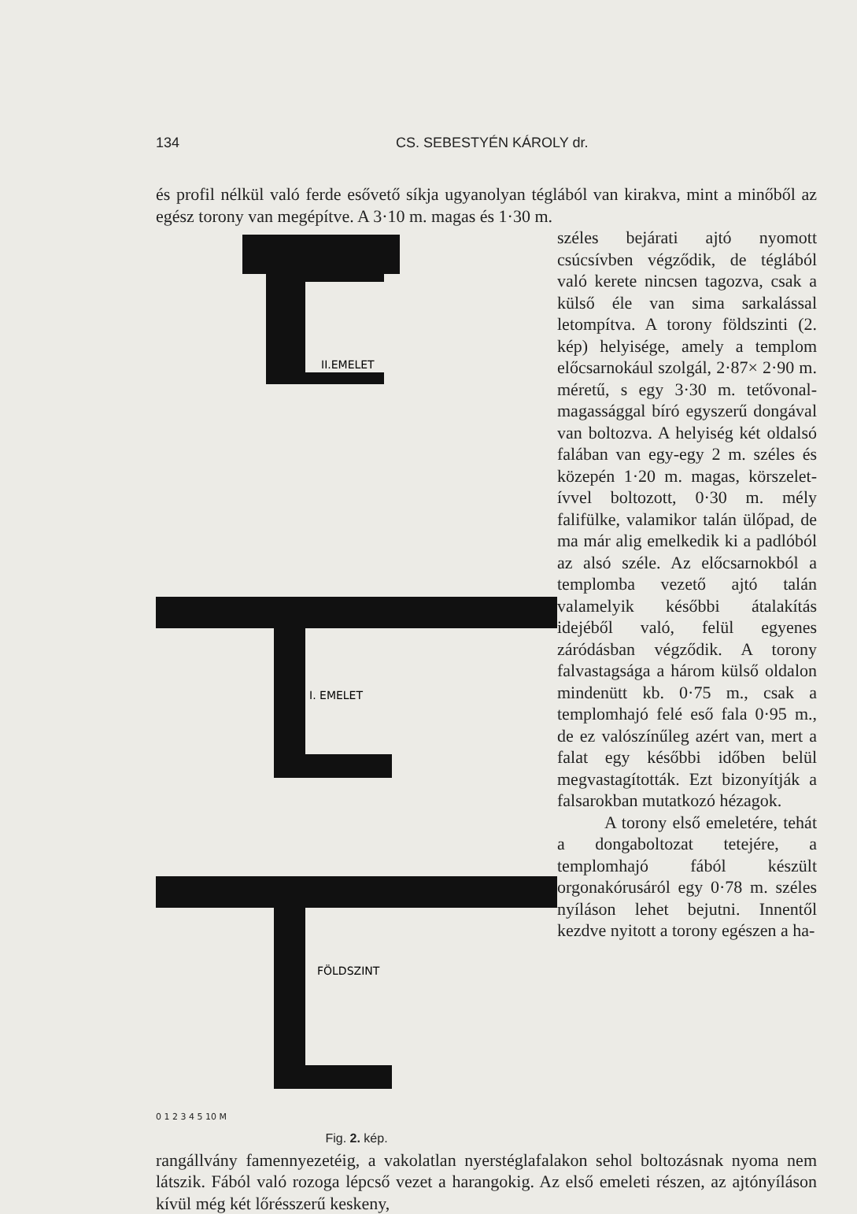134 CS. SEBESTYÉN KÁROLY dr.
és profil nélkül való ferde esővető síkja ugyanolyan téglából van kirakva, mint a minőből az egész torony van megépítve. A 3·10 m. magas és 1·30 m.
II.EMELET
I. EMELET
FÖLDSZINT
0 1 2 3 4 5 10 M
Fig. 2. kép.
széles bejárati ajtó nyomott csúcsívben végződik, de téglából való kerete nincsen tagozva, csak a külső éle van sima sarkalással letompítva. A torony földszinti (2. kép) helyisége, amely a templom előcsarnokául szolgál, 2·87× 2·90 m. méretű, s egy 3·30 m. tetővonal-magassággal bíró egyszerű dongával van boltozva. A helyiség két oldalsó falában van egy-egy 2 m. széles és közepén 1·20 m. magas, körszelet-ívvel boltozott, 0·30 m. mély falifülke, valamikor talán ülőpad, de ma már alig emelkedik ki a padlóból az alsó széle. Az előcsarnokból a templomba vezető ajtó talán valamelyik későbbi átalakítás idejéből való, felül egyenes záródásban végződik. A torony falvastagsága a három külső oldalon mindenütt kb. 0·75 m., csak a templomhajó felé eső fala 0·95 m., de ez valószínűleg azért van, mert a falat egy későbbi időben belül megvastagították. Ezt bizonyítják a falsarokban mutatkozó hézagok.
A torony első emeletére, tehát a dongaboltozat tetejére, a templomhajó fából készült orgonakórusáról egy 0·78 m. széles nyíláson lehet bejutni. Innentől kezdve nyitott a torony egészen a ha-
rangállvány famennyezetéig, a vakolatlan nyerstéglafalakon sehol boltozásnak nyoma nem látszik. Fából való rozoga lépcső vezet a harangokig. Az első emeleti részen, az ajtónyíláson kívül még két lőrésszerű keskeny,